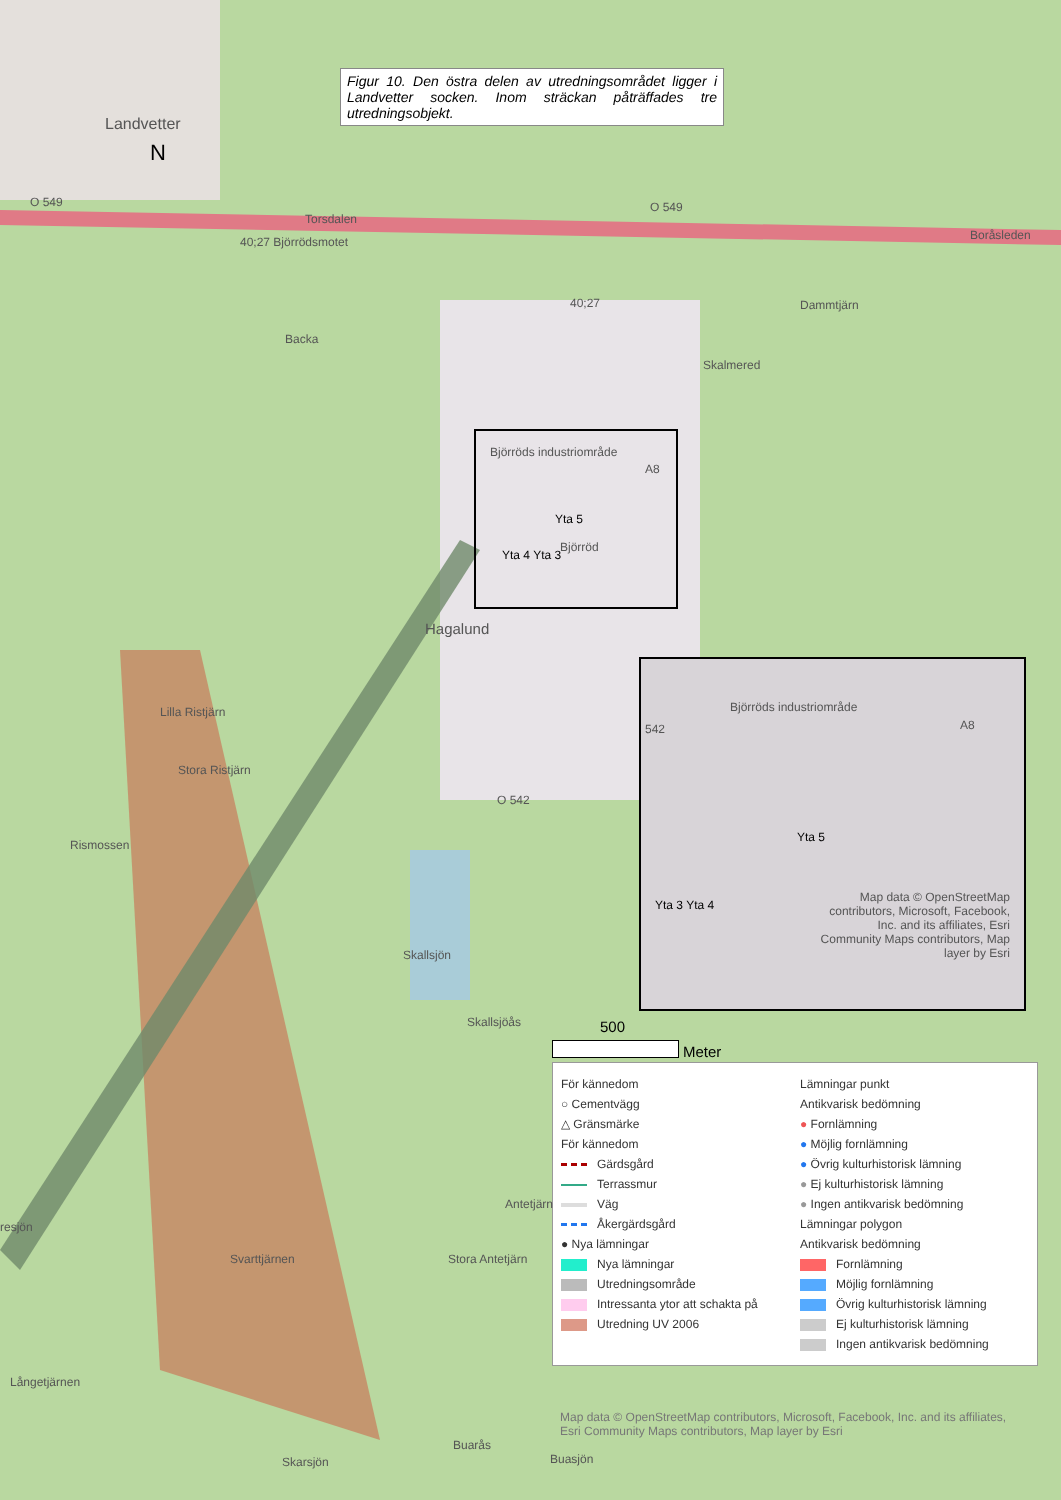Figur 10. Den östra delen av utredningsområdet ligger i Landvetter socken. Inom sträckan påträffades tre utredningsobjekt.
Landvetter
N
O 549 O 549
Torsdalen
40;27 Björrödsmotet Boråsleden
40;27 Dammtjärn
Backa
Skalmered
Björröds industriområde
A8
Yta 5
Björröd
Yta 4 Yta 3
Hagalund
Lilla Ristjärn
Stora Ristjärn
Rismossen
O 542
Skallsjön
Skallsjöås
Björröds industriområde
542 A8
Yta 5
Yta 3 Yta 4
Map data © OpenStreetMap contributors, Microsoft, Facebook, Inc. and its affiliates, Esri Community Maps contributors, Map layer by Esri
500
Meter
För kännedom
○ Cementvägg
△ Gränsmärke
För kännedom
Gärdsgård
Terrassmur
Väg
Åkergärdsgård
● Nya lämningar
Nya lämningar
Utredningsområde
Intressanta ytor att schakta på
Utredning UV 2006
Lämningar punkt
Antikvarisk bedömning
● Fornlämning
● Möjlig fornlämning
● Övrig kulturhistorisk lämning
● Ej kulturhistorisk lämning
● Ingen antikvarisk bedömning
Lämningar polygon
Antikvarisk bedömning
Fornlämning
Möjlig fornlämning
Övrig kulturhistorisk lämning
Ej kulturhistorisk lämning
Ingen antikvarisk bedömning
Map data © OpenStreetMap contributors, Microsoft, Facebook, Inc. and its affiliates, Esri Community Maps contributors, Map layer by Esri
Buarås
Buasjön
Skarsjön
Långetjärnen
Svarttjärnen Stora Antetjärn
Antetjärn
resjön